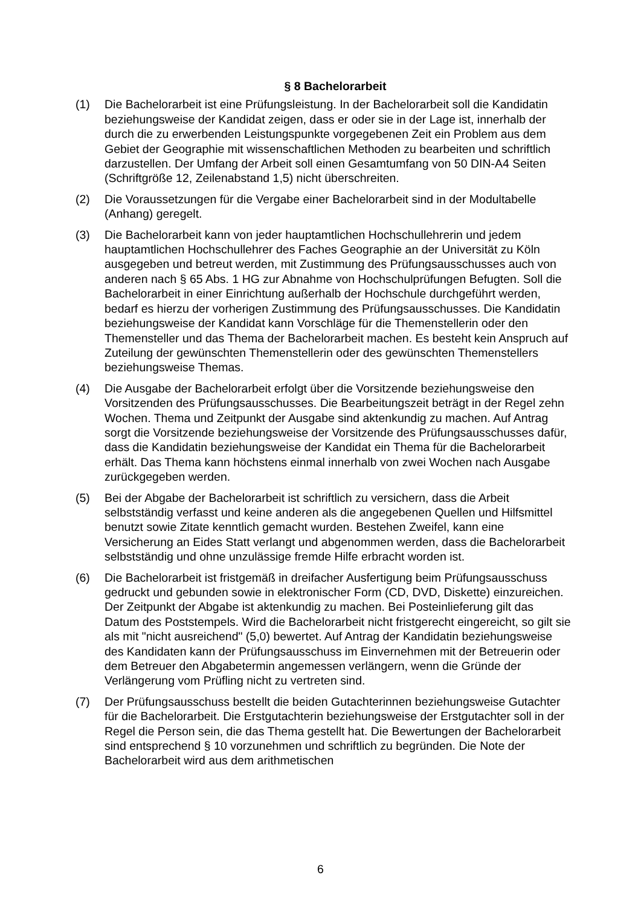§ 8 Bachelorarbeit
(1) Die Bachelorarbeit ist eine Prüfungsleistung. In der Bachelorarbeit soll die Kandidatin beziehungsweise der Kandidat zeigen, dass er oder sie in der Lage ist, innerhalb der durch die zu erwerbenden Leistungspunkte vorgegebenen Zeit ein Problem aus dem Gebiet der Geographie mit wissenschaftlichen Methoden zu bearbeiten und schriftlich darzustellen. Der Umfang der Arbeit soll einen Gesamtumfang von 50 DIN-A4 Seiten (Schriftgröße 12, Zeilenabstand 1,5) nicht überschreiten.
(2) Die Voraussetzungen für die Vergabe einer Bachelorarbeit sind in der Modultabelle (Anhang) geregelt.
(3) Die Bachelorarbeit kann von jeder hauptamtlichen Hochschullehrerin und jedem hauptamtlichen Hochschullehrer des Faches Geographie an der Universität zu Köln ausgegeben und betreut werden, mit Zustimmung des Prüfungsausschusses auch von anderen nach § 65 Abs. 1 HG zur Abnahme von Hochschulprüfungen Befugten. Soll die Bachelorarbeit in einer Einrichtung außerhalb der Hochschule durchgeführt werden, bedarf es hierzu der vorherigen Zustimmung des Prüfungsausschusses. Die Kandidatin beziehungsweise der Kandidat kann Vorschläge für die Themenstellerin oder den Themensteller und das Thema der Bachelorarbeit machen. Es besteht kein Anspruch auf Zuteilung der gewünschten Themenstellerin oder des gewünschten Themenstellers beziehungsweise Themas.
(4) Die Ausgabe der Bachelorarbeit erfolgt über die Vorsitzende beziehungsweise den Vorsitzenden des Prüfungsausschusses. Die Bearbeitungszeit beträgt in der Regel zehn Wochen. Thema und Zeitpunkt der Ausgabe sind aktenkundig zu machen. Auf Antrag sorgt die Vorsitzende beziehungsweise der Vorsitzende des Prüfungsausschusses dafür, dass die Kandidatin beziehungsweise der Kandidat ein Thema für die Bachelorarbeit erhält. Das Thema kann höchstens einmal innerhalb von zwei Wochen nach Ausgabe zurückgegeben werden.
(5) Bei der Abgabe der Bachelorarbeit ist schriftlich zu versichern, dass die Arbeit selbstständig verfasst und keine anderen als die angegebenen Quellen und Hilfsmittel benutzt sowie Zitate kenntlich gemacht wurden. Bestehen Zweifel, kann eine Versicherung an Eides Statt verlangt und abgenommen werden, dass die Bachelorarbeit selbstständig und ohne unzulässige fremde Hilfe erbracht worden ist.
(6) Die Bachelorarbeit ist fristgemäß in dreifacher Ausfertigung beim Prüfungsausschuss gedruckt und gebunden sowie in elektronischer Form (CD, DVD, Diskette) einzureichen. Der Zeitpunkt der Abgabe ist aktenkundig zu machen. Bei Posteinlieferung gilt das Datum des Poststempels. Wird die Bachelorarbeit nicht fristgerecht eingereicht, so gilt sie als mit "nicht ausreichend" (5,0) bewertet. Auf Antrag der Kandidatin beziehungsweise des Kandidaten kann der Prüfungsausschuss im Einvernehmen mit der Betreuerin oder dem Betreuer den Abgabetermin angemessen verlängern, wenn die Gründe der Verlängerung vom Prüfling nicht zu vertreten sind.
(7) Der Prüfungsausschuss bestellt die beiden Gutachterinnen beziehungsweise Gutachter für die Bachelorarbeit. Die Erstgutachterin beziehungsweise der Erstgutachter soll in der Regel die Person sein, die das Thema gestellt hat. Die Bewertungen der Bachelorarbeit sind entsprechend § 10 vorzunehmen und schriftlich zu begründen. Die Note der Bachelorarbeit wird aus dem arithmetischen
6